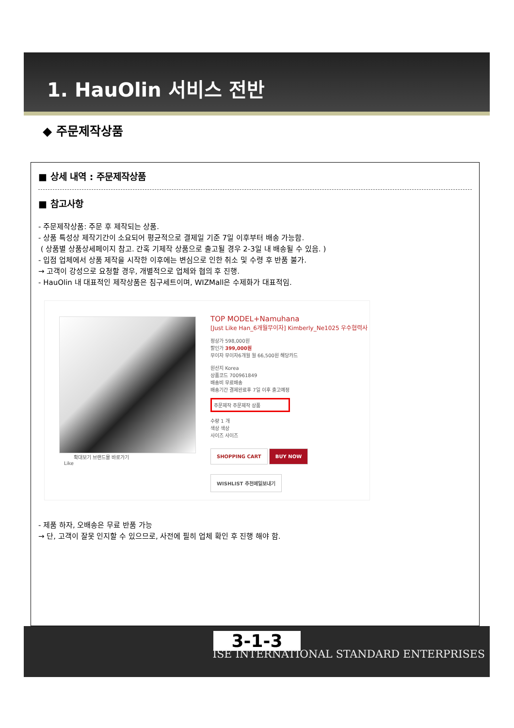1. HauOlin 서비스 전반
◆ 주문제작상품
■ 상세 내역 : 주문제작상품
■ 참고사항
- 주문제작상품: 주문 후 제작되는 상품.
- 상품 특성상 제작기간이 소요되어 평균적으로 결제일 기준 7일 이후부터 배송 가능함.
( 상품별 상품상세페이지 참고. 간혹 기제작 상품으로 출고될 경우 2-3일 내 배송될 수 있음. )
- 입점 업체에서 상품 제작을 시작한 이후에는 변심으로 인한 취소 및 수령 후 반품 불가.
→ 고객이 강성으로 요청할 경우, 개별적으로 업체와 협의 후 진행.
- HauOlin 내 대표적인 제작상품은 침구세트이며, WIZMall은 수제화가 대표적임.
확대보기 브랜드몰 바로가기
Like
TOP MODEL+Namuhana
[Just Like Han_6개월무이자] Kimberly_Ne1025 우수협력사
정상가 598,000원
할인가 399,000원
무이자 무이자6개월 월 66,500원 해당카드
원산지 Korea
상품코드 700961849
배송비 무료배송
배송기간 결제완료후 7일 이후 출고예정
주문제작 주문제작 상품
수량 1 개
색상 색상
사이즈 사이즈
SHOPPING CART BUY NOW WISHLIST 추천메일보내기
- 제품 하자, 오배송은 무료 반품 가능
→ 단, 고객이 잘못 인지할 수 있으므로, 사전에 필히 업체 확인 후 진행 해야 함.
3-1-3
ISE INTERNATIONAL STANDARD ENTERPRISES